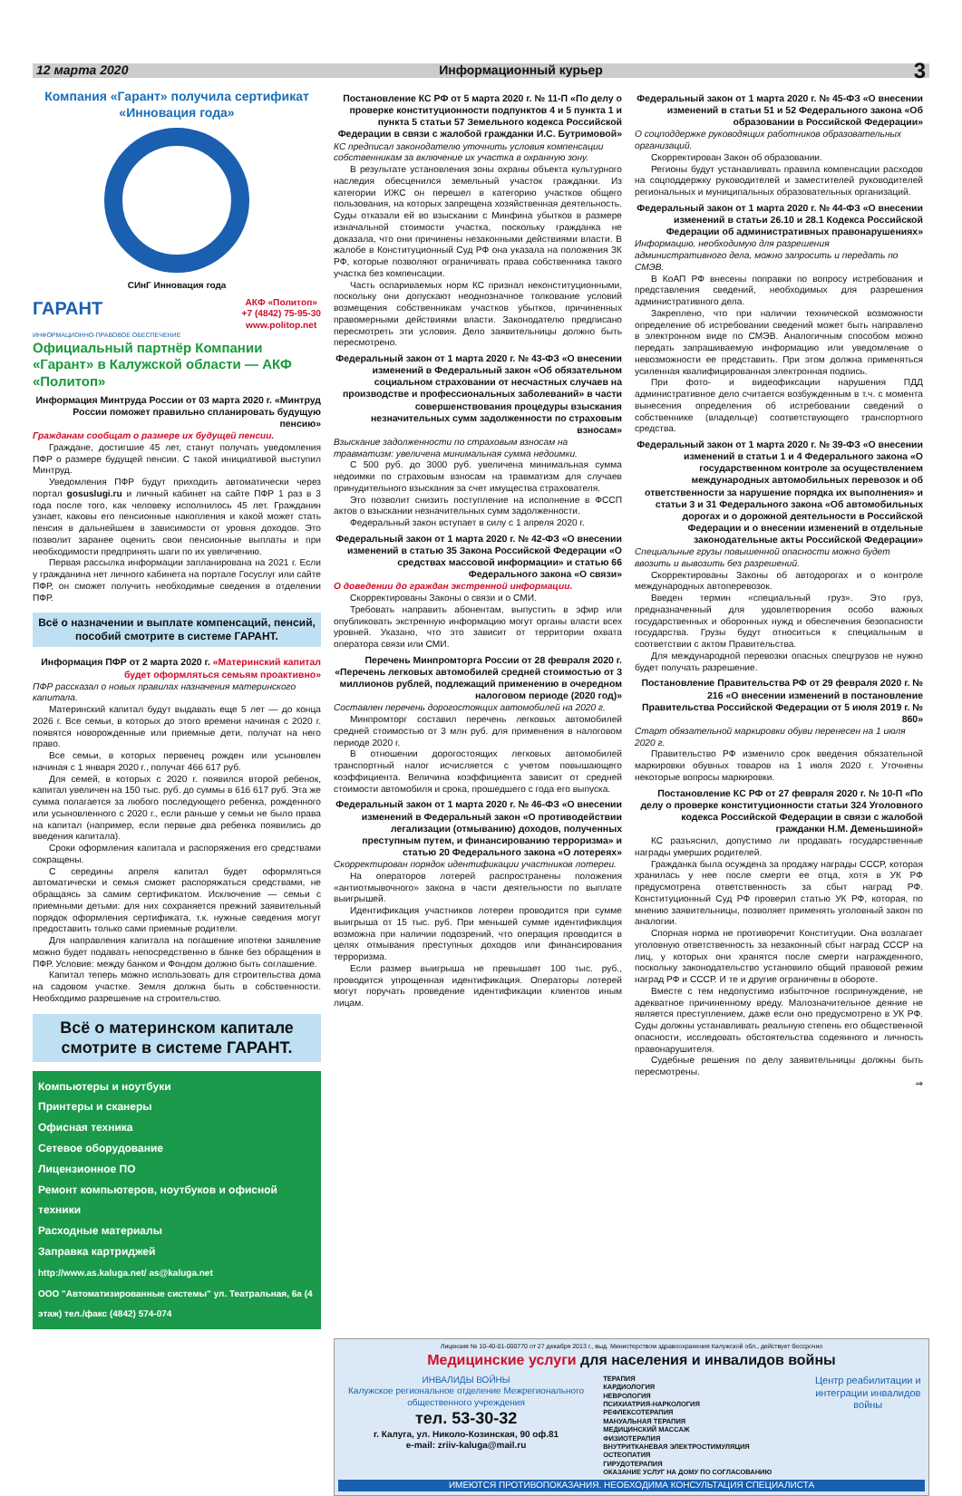12 марта 2020 Информационный курьер 3
Компания «Гарант» получила сертификат «Инновация года»
СИнГ Инновация года
ГАРАНТ АКФ «Политоп»
+7 (4842) 75-95-30
www.politop.net
ИНФОРМАЦИОННО-ПРАВОВОЕ ОБЕСПЕЧЕНИЕ
Официальный партнёр Компании «Гарант» в Калужской области — АКФ «Политоп»
Информация Минтруда России от 03 марта 2020 г. «Минтруд России поможет правильно спланировать будущую пенсию»
Гражданам сообщат о размере их будущей пенсии.
Граждане, достигшие 45 лет, станут получать уведомления ПФР о размере будущей пенсии. С такой инициативой выступил Минтруд.
Уведомления ПФР будут приходить автоматически через портал gosuslugi.ru и личный кабинет на сайте ПФР 1 раз в 3 года после того, как человеку исполнилось 45 лет. Гражданин узнает, каковы его пенсионные накопления и какой может стать пенсия в дальнейшем в зависимости от уровня доходов. Это позволит заранее оценить свои пенсионные выплаты и при необходимости предпринять шаги по их увеличению.
Первая рассылка информации запланирована на 2021 г. Если у гражданина нет личного кабинета на портале Госуслуг или сайте ПФР, он сможет получить необходимые сведения в отделении ПФР.
Всё о назначении и выплате компенсаций, пенсий, пособий смотрите в системе ГАРАНТ.
Информация ПФР от 2 марта 2020 г. «Материнский капитал будет оформляться семьям проактивно»
ПФР рассказал о новых правилах назначения материнского капитала.
Материнский капитал будут выдавать еще 5 лет — до конца 2026 г. Все семьи, в которых до этого времени начиная с 2020 г. появятся новорожденные или приемные дети, получат на него право.
Все семьи, в которых первенец рожден или усыновлен начиная с 1 января 2020 г., получат 466 617 руб.
Для семей, в которых с 2020 г. появился второй ребенок, капитал увеличен на 150 тыс. руб. до суммы в 616 617 руб. Эта же сумма полагается за любого последующего ребенка, рожденного или усыновленного с 2020 г., если раньше у семьи не было права на капитал (например, если первые два ребенка появились до введения капитала).
Сроки оформления капитала и распоряжения его средствами сокращены.
С середины апреля капитал будет оформляться автоматически и семья сможет распоряжаться средствами, не обращаясь за самим сертификатом. Исключение — семьи с приемными детьми: для них сохраняется прежний заявительный порядок оформления сертификата, т.к. нужные сведения могут предоставить только сами приемные родители.
Для направления капитала на погашение ипотеки заявление можно будет подавать непосредственно в банке без обращения в ПФР. Условие: между банком и Фондом должно быть соглашение.
Капитал теперь можно использовать для строительства дома на садовом участке. Земля должна быть в собственности. Необходимо разрешение на строительство.
Всё о материнском капитале смотрите в системе ГАРАНТ.
Компьютеры и ноутбуки
Принтеры и сканеры
Офисная техника
Сетевое оборудование
Лицензионное ПО
Ремонт компьютеров, ноутбуков и офисной техники
Расходные материалы
Заправка картриджей
http://www.as.kaluga.net/ as@kaluga.net
ООО "Автоматизированные системы" ул. Театральная, 6а (4 этаж) тел./факс (4842) 574-074
Постановление КС РФ от 5 марта 2020 г. № 11-П «По делу о проверке конституционности подпунктов 4 и 5 пункта 1 и пункта 5 статьи 57 Земельного кодекса Российской Федерации в связи с жалобой гражданки И.С. Бутримовой»
КС предписал законодателю уточнить условия компенсации собственникам за включение их участка в охранную зону.
В результате установления зоны охраны объекта культурного наследия обесценился земельный участок гражданки. Из категории ИЖС он перешел в категорию участков общего пользования, на которых запрещена хозяйственная деятельность. Суды отказали ей во взыскании с Минфина убытков в размере изначальной стоимости участка, поскольку гражданка не доказала, что они причинены незаконными действиями власти. В жалобе в Конституционный Суд РФ она указала на положения ЗК РФ, которые позволяют ограничивать права собственника такого участка без компенсации.
Часть оспариваемых норм КС признал неконституционными, поскольку они допускают неоднозначное толкование условий возмещения собственникам участков убытков, причиненных правомерными действиями власти. Законодателю предписано пересмотреть эти условия. Дело заявительницы должно быть пересмотрено.
Федеральный закон от 1 марта 2020 г. № 43-ФЗ «О внесении изменений в Федеральный закон «Об обязательном социальном страховании от несчастных случаев на производстве и профессиональных заболеваний» в части совершенствования процедуры взыскания незначительных сумм задолженности по страховым взносам»
Взыскание задолженности по страховым взносам на травматизм: увеличена минимальная сумма недоимки.
С 500 руб. до 3000 руб. увеличена минимальная сумма недоимки по страховым взносам на травматизм для случаев принудительного взыскания за счет имущества страхователя.
Это позволит снизить поступление на исполнение в ФССП актов о взыскании незначительных сумм задолженности.
Федеральный закон вступает в силу с 1 апреля 2020 г.
Федеральный закон от 1 марта 2020 г. № 42-ФЗ «О внесении изменений в статью 35 Закона Российской Федерации «О средствах массовой информации» и статью 66 Федерального закона «О связи»
О доведении до граждан экстренной информации.
Скорректированы Законы о связи и о СМИ.
Требовать направить абонентам, выпустить в эфир или опубликовать экстренную информацию могут органы власти всех уровней. Указано, что это зависит от территории охвата оператора связи или СМИ.
Перечень Минпромторга России от 28 февраля 2020 г. «Перечень легковых автомобилей средней стоимостью от 3 миллионов рублей, подлежащий применению в очередном налоговом периоде (2020 год)»
Составлен перечень дорогостоящих автомобилей на 2020 г.
Минпромторг составил перечень легковых автомобилей средней стоимостью от 3 млн руб. для применения в налоговом периоде 2020 г.
В отношении дорогостоящих легковых автомобилей транспортный налог исчисляется с учетом повышающего коэффициента. Величина коэффициента зависит от средней стоимости автомобиля и срока, прошедшего с года его выпуска.
Федеральный закон от 1 марта 2020 г. № 46-ФЗ «О внесении изменений в Федеральный закон «О противодействии легализации (отмыванию) доходов, полученных преступным путем, и финансированию терроризма» и статью 20 Федерального закона «О лотереях»
Скорректирован порядок идентификации участников лотереи.
На операторов лотерей распространены положения «антиотмывочного» закона в части деятельности по выплате выигрышей.
Идентификация участников лотереи проводится при сумме выигрыша от 15 тыс. руб. При меньшей сумме идентификация возможна при наличии подозрений, что операция проводится в целях отмывания преступных доходов или финансирования терроризма.
Если размер выигрыша не превышает 100 тыс. руб., проводится упрощенная идентификация. Операторы лотерей могут поручать проведение идентификации клиентов иным лицам.
Федеральный закон от 1 марта 2020 г. № 45-ФЗ «О внесении изменений в статьи 51 и 52 Федерального закона «Об образовании в Российской Федерации»
О соцподдержке руководящих работников образовательных организаций.
Скорректирован Закон об образовании.
Регионы будут устанавливать правила компенсации расходов на соцподдержку руководителей и заместителей руководителей региональных и муниципальных образовательных организаций.
Федеральный закон от 1 марта 2020 г. № 44-ФЗ «О внесении изменений в статьи 26.10 и 28.1 Кодекса Российской Федерации об административных правонарушениях»
Информацию, необходимую для разрешения административного дела, можно запросить и передать по СМЭВ.
В КоАП РФ внесены поправки по вопросу истребования и представления сведений, необходимых для разрешения административного дела.
Закреплено, что при наличии технической возможности определение об истребовании сведений может быть направлено в электронном виде по СМЭВ. Аналогичным способом можно передать запрашиваемую информацию или уведомление о невозможности ее представить. При этом должна применяться усиленная квалифицированная электронная подпись.
При фото- и видеофиксации нарушения ПДД административное дело считается возбужденным в т.ч. с момента вынесения определения об истребовании сведений о собственнике (владельце) соответствующего транспортного средства.
Федеральный закон от 1 марта 2020 г. № 39-ФЗ «О внесении изменений в статьи 1 и 4 Федерального закона «О государственном контроле за осуществлением международных автомобильных перевозок и об ответственности за нарушение порядка их выполнения» и статьи 3 и 31 Федерального закона «Об автомобильных дорогах и о дорожной деятельности в Российской Федерации и о внесении изменений в отдельные законодательные акты Российской Федерации»
Специальные грузы повышенной опасности можно будет ввозить и вывозить без разрешений.
Скорректированы Законы об автодорогах и о контроле международных автоперевозок.
Введен термин «специальный груз». Это груз, предназначенный для удовлетворения особо важных государственных и оборонных нужд и обеспечения безопасности государства. Грузы будут относиться к специальным в соответствии с актом Правительства.
Для международной перевозки опасных спецгрузов не нужно будет получать разрешение.
Постановление Правительства РФ от 29 февраля 2020 г. № 216 «О внесении изменений в постановление Правительства Российской Федерации от 5 июля 2019 г. № 860»
Старт обязательной маркировки обуви перенесен на 1 июля 2020 г.
Правительство РФ изменило срок введения обязательной маркировки обувных товаров на 1 июля 2020 г. Уточнены некоторые вопросы маркировки.
Постановление КС РФ от 27 февраля 2020 г. № 10-П «По делу о проверке конституционности статьи 324 Уголовного кодекса Российской Федерации в связи с жалобой гражданки Н.М. Деменьшиной»
КС разъяснил, допустимо ли продавать государственные награды умерших родителей.
Гражданка была осуждена за продажу награды СССР, которая хранилась у нее после смерти ее отца, хотя в УК РФ предусмотрена ответственность за сбыт наград РФ. Конституционный Суд РФ проверил статью УК РФ, которая, по мнению заявительницы, позволяет применять уголовный закон по аналогии.
Спорная норма не противоречит Конституции. Она возлагает уголовную ответственность за незаконный сбыт наград СССР на лиц, у которых они хранятся после смерти награжденного, поскольку законодательство установило общий правовой режим наград РФ и СССР. И те и другие ограничены в обороте.
Вместе с тем недопустимо избыточное госпринуждение, не адекватное причиненному вреду. Малозначительное деяние не является преступлением, даже если оно предусмотрено в УК РФ. Суды должны устанавливать реальную степень его общественной опасности, исследовать обстоятельства содеянного и личность правонарушителя.
Судебные решения по делу заявительницы должны быть пересмотрены.
⇒
Лицензия № 10-40-01-000770 от 27 декабря 2013 г., выд. Министерством здравоохранения Калужской обл., действует бессрочно
Медицинские услуги для населения и инвалидов войны
ИНВАЛИДЫ ВОЙНЫ
Калужское региональное отделение Межрегионального общественного учреждения
тел. 53-30-32
г. Калуга, ул. Николо-Козинская, 90 оф.81
e-mail: zriiv-kaluga@mail.ru
ТЕРАПИЯ
КАРДИОЛОГИЯ
НЕВРОЛОГИЯ
ПСИХИАТРИЯ-НАРКОЛОГИЯ
РЕФЛЕКСОТЕРАПИЯ
МАНУАЛЬНАЯ ТЕРАПИЯ
МЕДИЦИНСКИЙ МАССАЖ
ФИЗИОТЕРАПИЯ
ВНУТРИТКАНЕВАЯ ЭЛЕКТРОСТИМУЛЯЦИЯ
ОСТЕОПАТИЯ
ГИРУДОТЕРАПИЯ
ОКАЗАНИЕ УСЛУГ НА ДОМУ ПО СОГЛАСОВАНИЮ
Центр реабилитации и интеграции инвалидов войны
ИМЕЮТСЯ ПРОТИВОПОКАЗАНИЯ. НЕОБХОДИМА КОНСУЛЬТАЦИЯ СПЕЦИАЛИСТА